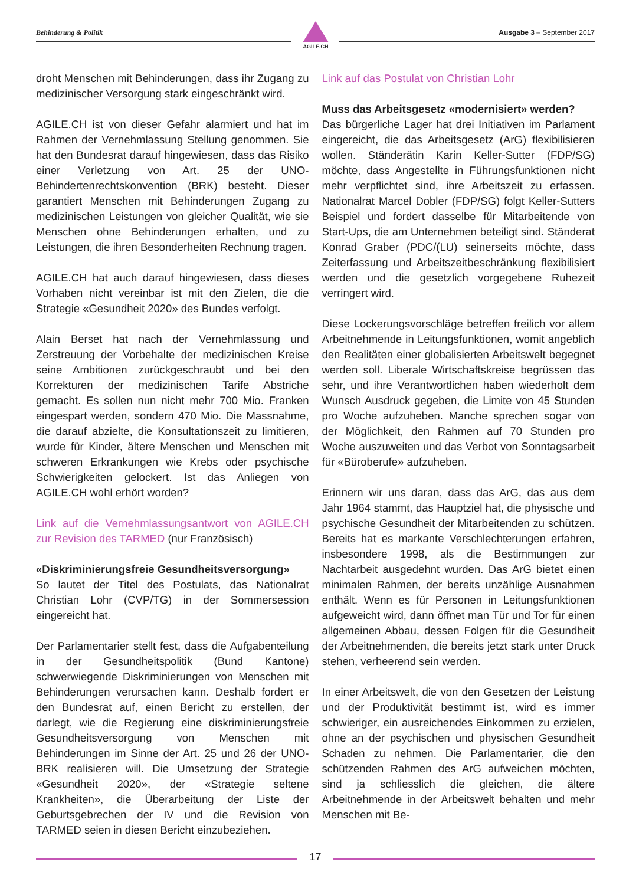Behinderung & Politik
AGILE.CH
Ausgabe 3 – September 2017
droht Menschen mit Behinderungen, dass ihr Zugang zu medizinischer Versorgung stark eingeschränkt wird.
AGILE.CH ist von dieser Gefahr alarmiert und hat im Rahmen der Vernehmlassung Stellung genommen. Sie hat den Bundesrat darauf hingewiesen, dass das Risiko einer Verletzung von Art. 25 der UNO-Behindertenrechtskonvention (BRK) besteht. Dieser garantiert Menschen mit Behinderungen Zugang zu medizinischen Leistungen von gleicher Qualität, wie sie Menschen ohne Behinderungen erhalten, und zu Leistungen, die ihren Besonderheiten Rechnung tragen.
AGILE.CH hat auch darauf hingewiesen, dass dieses Vorhaben nicht vereinbar ist mit den Zielen, die die Strategie «Gesundheit 2020» des Bundes verfolgt.
Alain Berset hat nach der Vernehmlassung und Zerstreuung der Vorbehalte der medizinischen Kreise seine Ambitionen zurückgeschraubt und bei den Korrekturen der medizinischen Tarife Abstriche gemacht. Es sollen nun nicht mehr 700 Mio. Franken eingespart werden, sondern 470 Mio. Die Massnahme, die darauf abzielte, die Konsultationszeit zu limitieren, wurde für Kinder, ältere Menschen und Menschen mit schweren Erkrankungen wie Krebs oder psychische Schwierigkeiten gelockert. Ist das Anliegen von AGILE.CH wohl erhört worden?
Link auf die Vernehmlassungsantwort von AGILE.CH zur Revision des TARMED (nur Französisch)
«Diskriminierungsfreie Gesundheitsversorgung»
So lautet der Titel des Postulats, das Nationalrat Christian Lohr (CVP/TG) in der Sommersession eingereicht hat.
Der Parlamentarier stellt fest, dass die Aufgabenteilung in der Gesundheitspolitik (Bund Kantone) schwerwiegende Diskriminierungen von Menschen mit Behinderungen verursachen kann. Deshalb fordert er den Bundesrat auf, einen Bericht zu erstellen, der darlegt, wie die Regierung eine diskriminierungsfreie Gesundheitsversorgung von Menschen mit Behinderungen im Sinne der Art. 25 und 26 der UNO-BRK realisieren will. Die Umsetzung der Strategie «Gesundheit 2020», der «Strategie seltene Krankheiten», die Überarbeitung der Liste der Geburtsgebrechen der IV und die Revision von TARMED seien in diesen Bericht einzubeziehen.
Link auf das Postulat von Christian Lohr
Muss das Arbeitsgesetz «modernisiert» werden?
Das bürgerliche Lager hat drei Initiativen im Parlament eingereicht, die das Arbeitsgesetz (ArG) flexibilisieren wollen. Ständerätin Karin Keller-Sutter (FDP/SG) möchte, dass Angestellte in Führungsfunktionen nicht mehr verpflichtet sind, ihre Arbeitszeit zu erfassen. Nationalrat Marcel Dobler (FDP/SG) folgt Keller-Sutters Beispiel und fordert dasselbe für Mitarbeitende von Start-Ups, die am Unternehmen beteiligt sind. Ständerat Konrad Graber (PDC/(LU) seinerseits möchte, dass Zeiterfassung und Arbeitszeitbeschränkung flexibilisiert werden und die gesetzlich vorgegebene Ruhezeit verringert wird.
Diese Lockerungsvorschläge betreffen freilich vor allem Arbeitnehmende in Leitungsfunktionen, womit angeblich den Realitäten einer globalisierten Arbeitswelt begegnet werden soll. Liberale Wirtschaftskreise begrüssen das sehr, und ihre Verantwortlichen haben wiederholt dem Wunsch Ausdruck gegeben, die Limite von 45 Stunden pro Woche aufzuheben. Manche sprechen sogar von der Möglichkeit, den Rahmen auf 70 Stunden pro Woche auszuweiten und das Verbot von Sonntagsarbeit für «Büroberufe» aufzuheben.
Erinnern wir uns daran, dass das ArG, das aus dem Jahr 1964 stammt, das Hauptziel hat, die physische und psychische Gesundheit der Mitarbeitenden zu schützen. Bereits hat es markante Verschlechterungen erfahren, insbesondere 1998, als die Bestimmungen zur Nachtarbeit ausgedehnt wurden. Das ArG bietet einen minimalen Rahmen, der bereits unzählige Ausnahmen enthält. Wenn es für Personen in Leitungsfunktionen aufgeweicht wird, dann öffnet man Tür und Tor für einen allgemeinen Abbau, dessen Folgen für die Gesundheit der Arbeitnehmenden, die bereits jetzt stark unter Druck stehen, verheerend sein werden.
In einer Arbeitswelt, die von den Gesetzen der Leistung und der Produktivität bestimmt ist, wird es immer schwieriger, ein ausreichendes Einkommen zu erzielen, ohne an der psychischen und physischen Gesundheit Schaden zu nehmen. Die Parlamentarier, die den schützenden Rahmen des ArG aufweichen möchten, sind ja schliesslich die gleichen, die ältere Arbeitnehmende in der Arbeitswelt behalten und mehr Menschen mit Be-
17